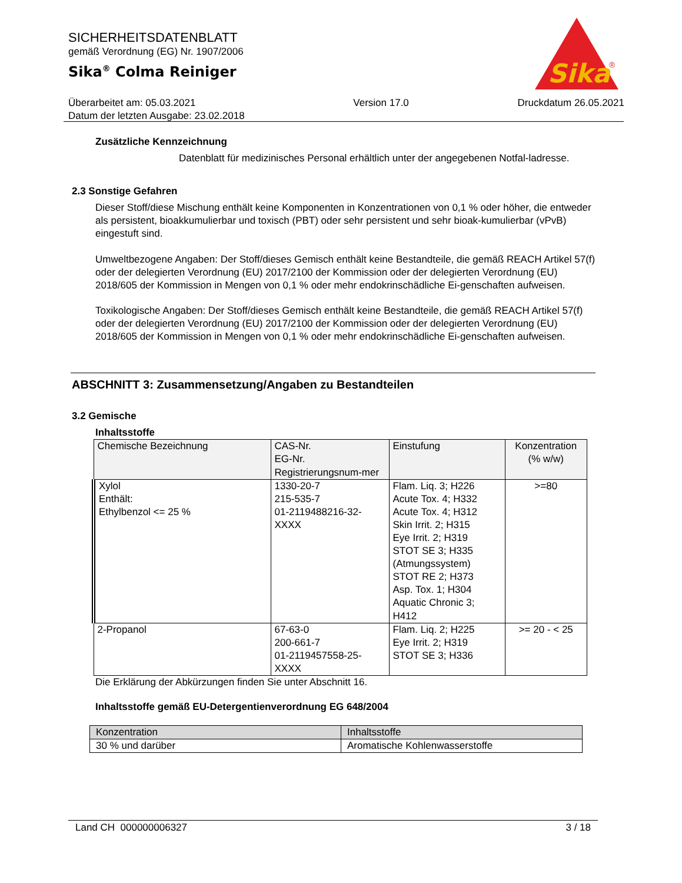Sika
®
SICHERHEITSDATENBLATT
gemäß Verordnung (EG) Nr. 1907/2006
Sika<sup>®</sup> Colma Reiniger
Überarbeitet am: 05.03.2021
Datum der letzten Ausgabe: 23.02.2018
Version 17.0 Druckdatum 26.05.2021
Zusätzliche Kennzeichnung
Datenblatt für medizinisches Personal erhältlich unter der angegebenen Notfal-ladresse.
2.3 Sonstige Gefahren
Dieser Stoff/diese Mischung enthält keine Komponenten in Konzentrationen von 0,1 % oder höher, die entweder als persistent, bioakkumulierbar und toxisch (PBT) oder sehr persistent und sehr bioak-kumulierbar (vPvB) eingestuft sind.
Umweltbezogene Angaben: Der Stoff/dieses Gemisch enthält keine Bestandteile, die gemäß REACH Artikel 57(f) oder der delegierten Verordnung (EU) 2017/2100 der Kommission oder der delegierten Verordnung (EU) 2018/605 der Kommission in Mengen von 0,1 % oder mehr endokrinschädliche Ei-genschaften aufweisen.
Toxikologische Angaben: Der Stoff/dieses Gemisch enthält keine Bestandteile, die gemäß REACH Artikel 57(f) oder der delegierten Verordnung (EU) 2017/2100 der Kommission oder der delegierten Verordnung (EU) 2018/605 der Kommission in Mengen von 0,1 % oder mehr endokrinschädliche Ei-genschaften aufweisen.
ABSCHNITT 3: Zusammensetzung/Angaben zu Bestandteilen
3.2 Gemische
Inhaltsstoffe
| Chemische Bezeichnung | CAS-Nr. EG-Nr. Registrierungsnum-mer | Einstufung | Konzentration (% w/w) |
| --- | --- | --- | --- |
| Xylol Enthält: Ethylbenzol <= 25 % | 1330-20-7 215-535-7 01-2119488216-32-XXXX | Flam. Liq. 3; H226 Acute Tox. 4; H332 Acute Tox. 4; H312 Skin Irrit. 2; H315 Eye Irrit. 2; H319 STOT SE 3; H335 (Atmungssystem) STOT RE 2; H373 Asp. Tox. 1; H304 Aquatic Chronic 3; H412 | >=80 |
| 2-Propanol | 67-63-0 200-661-7 01-2119457558-25-XXXX | Flam. Liq. 2; H225 Eye Irrit. 2; H319 STOT SE 3; H336 | >= 20 - < 25 |
Die Erklärung der Abkürzungen finden Sie unter Abschnitt 16.
Inhaltsstoffe gemäß EU-Detergentienverordnung EG 648/2004
| Konzentration | Inhaltsstoffe |
| --- | --- |
| 30 % und darüber | Aromatische Kohlenwasserstoffe |
Land CH 000000006327 3 / 18